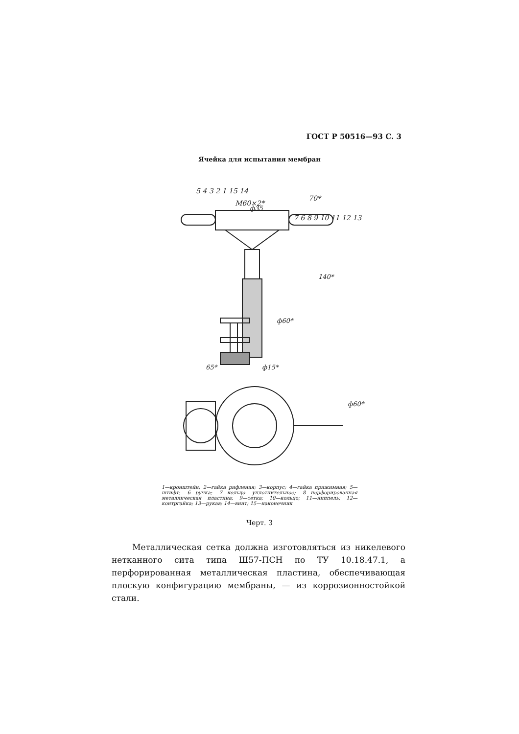ГОСТ Р 50516—93 С. 3
Ячейка для испытания мембран
М60×2*
70*
ф35
65*
ф15*
140*
ф60*
ф60*
5 4 3 2 1 15 14
7 6 8 9 10 11 12 13
1—кронштейн; 2—гайка рифленая; 3—корпус; 4—гайка прижимная; 5—штифт; 6—ручка; 7—кольцо уплотнительное; 8—перфорированная металлическая пластина; 9—сетка; 10—кольцо; 11—ниппель; 12—контргайка; 13—рукав; 14—винт; 15—наконечник
Черт. 3
Металлическая сетка должна изготовляться из никелевого нетканного сита типа Ш57-ПСН по ТУ 10.18.47.1, а перфорированная металлическая пластина, обеспечивающая плоскую конфигурацию мембраны, — из коррозионностойкой стали.